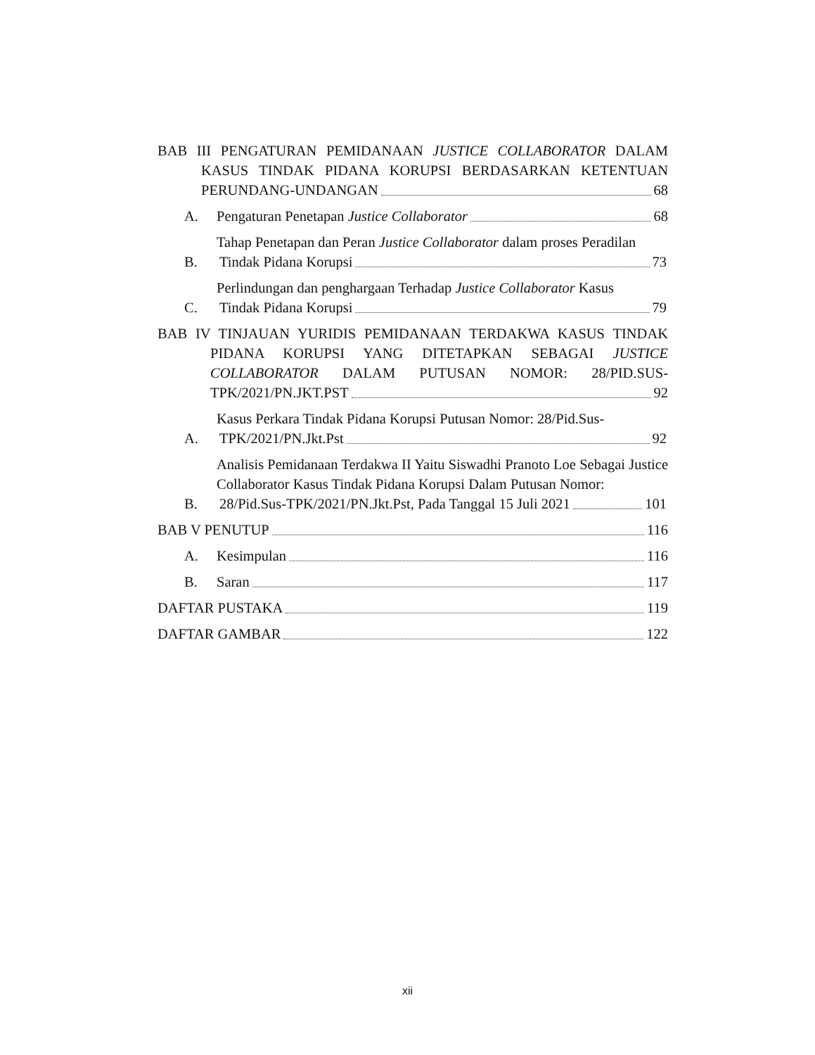BAB III PENGATURAN PEMIDANAAN JUSTICE COLLABORATOR DALAM KASUS TINDAK PIDANA KORUPSI BERDASARKAN KETENTUAN PERUNDANG-UNDANGAN 68
A. Pengaturan Penetapan Justice Collaborator 68
B.
Tahap Penetapan dan Peran Justice Collaborator dalam proses Peradilan
Tindak Pidana Korupsi 73
C.
Perlindungan dan penghargaan Terhadap Justice Collaborator Kasus
Tindak Pidana Korupsi 79
BAB IV TINJAUAN YURIDIS PEMIDANAAN TERDAKWA KASUS TINDAK PIDANA KORUPSI YANG DITETAPKAN SEBAGAI JUSTICE COLLABORATOR DALAM PUTUSAN NOMOR: 28/PID.SUS- TPK/2021/PN.JKT.PST 92
A.
Kasus Perkara Tindak Pidana Korupsi Putusan Nomor: 28/Pid.Sus-
TPK/2021/PN.Jkt.Pst 92
B.
Analisis Pemidanaan Terdakwa II Yaitu Siswadhi Pranoto Loe Sebagai Justice Collaborator Kasus Tindak Pidana Korupsi Dalam Putusan Nomor:
28/Pid.Sus-TPK/2021/PN.Jkt.Pst, Pada Tanggal 15 Juli 2021 101
BAB V PENUTUP 116
A. Kesimpulan 116
B. Saran 117
DAFTAR PUSTAKA 119
DAFTAR GAMBAR 122
xii